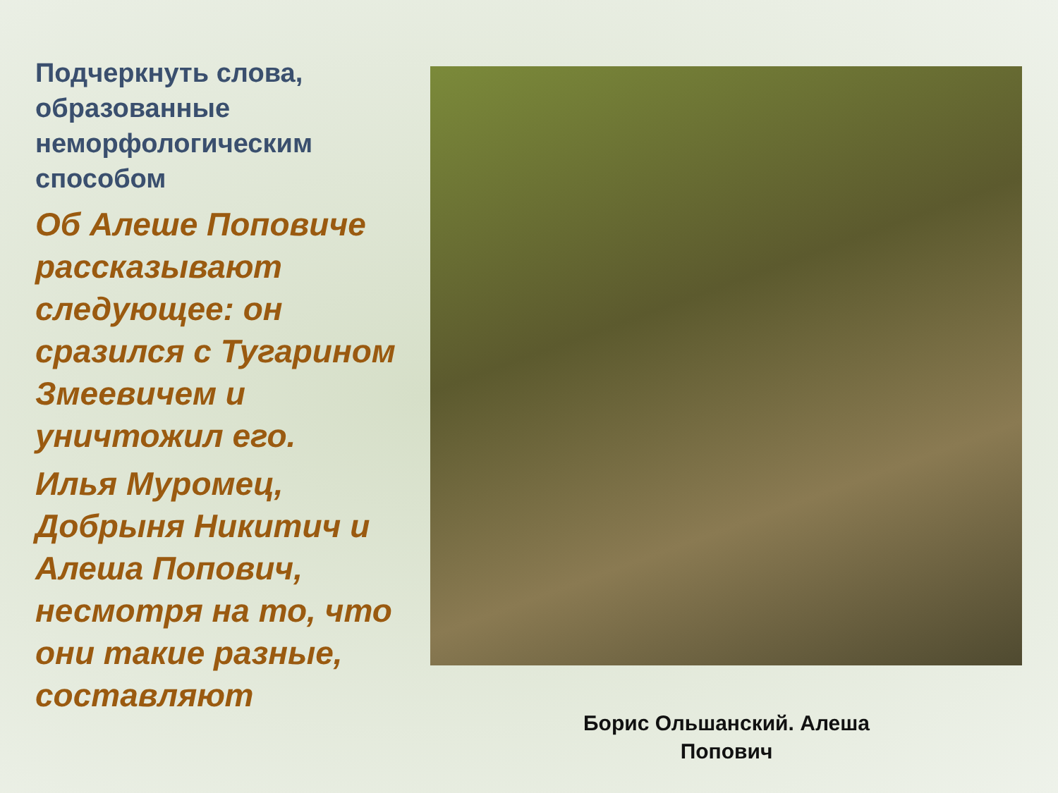Подчеркнуть слова, образованные неморфологическим способом
Об Алеше Поповиче рассказывают следующее: он сразился с Тугарином Змеевичем и уничтожил его.
Илья Муромец, Добрыня Никитич и Алеша Попович, несмотря на то, что они такие разные, составляют
Борис Ольшанский. Алеша
Попович